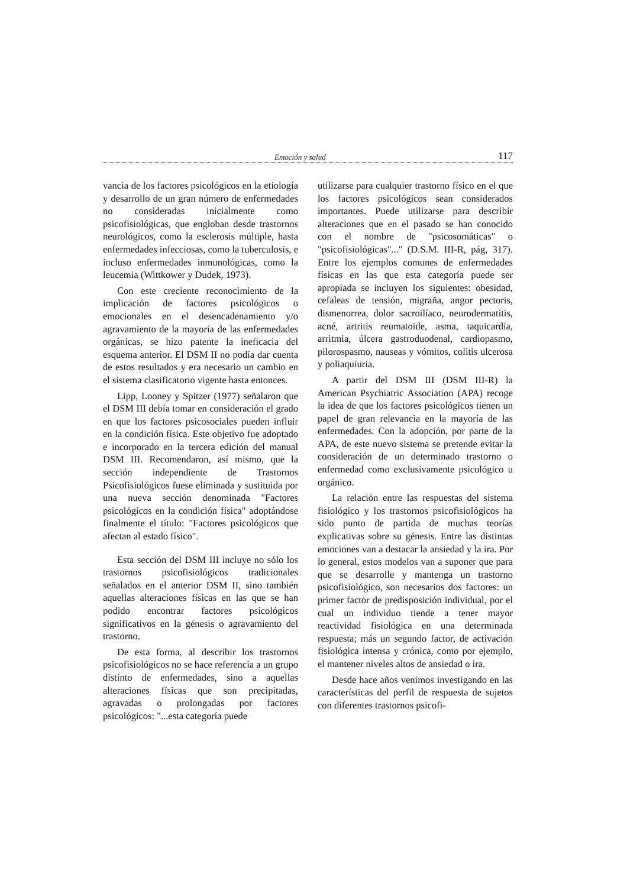Emoción y salud 117
vancia de los factores psicológicos en la etiología y desarrollo de un gran número de enfermedades no consideradas inicialmente como psicofisiológicas, que engloban desde trastornos neurológicos, como la esclerosis múltiple, hasta enfermedades infecciosas, como la tuberculosis, e incluso enfermedades inmunológicas, como la leucemia (Wittkower y Dudek, 1973).
Con este creciente reconocimiento de la implicación de factores psicológicos o emocionales en el desencadenamiento y/o agravamiento de la mayoría de las enfermedades orgánicas, se hizo patente la ineficacia del esquema anterior. El DSM II no podía dar cuenta de estos resultados y era necesario un cambio en el sistema clasificatorio vigente hasta entonces.
Lipp, Looney y Spitzer (1977) señalaron que el DSM III debía tomar en consideración el grado en que los factores psicosociales pueden influir en la condición física. Este objetivo fue adoptado e incorporado en la tercera edición del manual DSM III. Recomendaron, así mismo, que la sección independiente de Trastornos Psicofisiológicos fuese eliminada y sustituida por una nueva sección denominada "Factores psicológicos en la condición física" adoptándose finalmente el título: "Factores psicológicos que afectan al estado físico".
Esta sección del DSM III incluye no sólo los trastornos psicofisiológicos tradicionales señalados en el anterior DSM II, sino también aquellas alteraciones físicas en las que se han podido encontrar factores psicológicos significativos en la génesis o agravamiento del trastorno.
De esta forma, al describir los trastornos psicofisiológicos no se hace referencia a un grupo distinto de enfermedades, sino a aquellas alteraciones físicas que son precipitadas, agravadas o prolongadas por factores psicológicos: "...esta categoría puede
utilizarse para cualquier trastorno físico en el que los factores psicológicos sean considerados importantes. Puede utilizarse para describir alteraciones que en el pasado se han conocido con el nombre de "psicosomáticas" o "psicofisiológicas"..." (D.S.M. III-R, pág, 317). Entre los ejemplos comunes de enfermedades físicas en las que esta categoría puede ser apropiada se incluyen los siguientes: obesidad, cefaleas de tensión, migraña, angor pectoris, dismenorrea, dolor sacroilíaco, neurodermatitis, acné, artritis reumatoide, asma, taquicardia, arritmia, úlcera gastroduodenal, cardiopasmo, pilorospasmo, nauseas y vómitos, colitis ulcerosa y poliaquiuria.
A partir del DSM III (DSM III-R) la American Psychiatric Association (APA) recoge la idea de que los factores psicológicos tienen un papel de gran relevancia en la mayoría de las enfermedades. Con la adopción, por parte de la APA, de este nuevo sistema se pretende evitar la consideración de un determinado trastorno o enfermedad como exclusivamente psicológico u orgánico.
La relación entre las respuestas del sistema fisiológico y los trastornos psicofisiológicos ha sido punto de partida de muchas teorías explicativas sobre su génesis. Entre las distintas emociones van a destacar la ansiedad y la ira. Por lo general, estos modelos van a suponer que para que se desarrolle y mantenga un trastorno psicofisiológico, son necesarios dos factores: un primer factor de predisposición individual, por el cual un individuo tiende a tener mayor reactividad fisiológica en una determinada respuesta; más un segundo factor, de activación fisiológica intensa y crónica, como por ejemplo, el mantener niveles altos de ansiedad o ira.
Desde hace años venimos investigando en las características del perfil de respuesta de sujetos con diferentes trastornos psicofi-